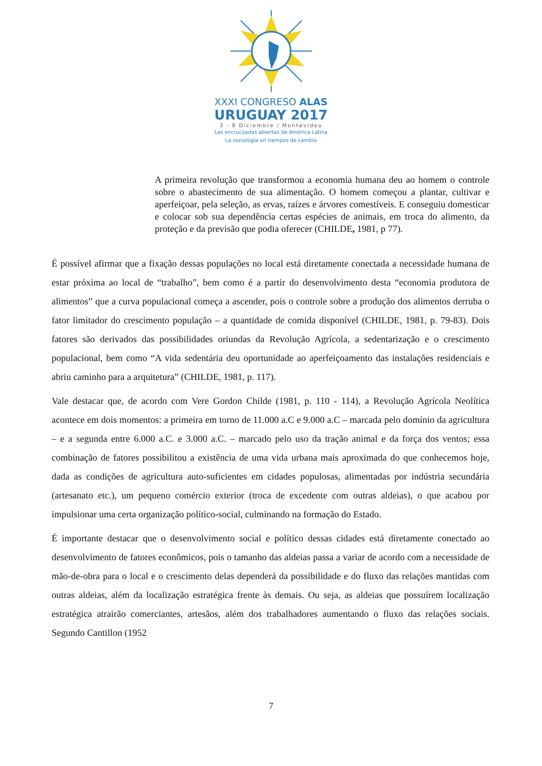XXXI CONGRESO ALAS
URUGUAY 2017
3 - 8 Diciembre / Montevideo
Las encrucijadas abiertas de América Latina
La sociología en tiempos de cambio
A primeira revolução que transformou a economia humana deu ao homem o controle sobre o abastecimento de sua alimentação. O homem começou a plantar, cultivar e aperfeiçoar, pela seleção, as ervas, raízes e árvores comestíveis. E conseguiu domesticar e colocar sob sua dependência certas espécies de animais, em troca do alimento, da proteção e da previsão que podia oferecer (CHILDE, 1981, p 77).
É possível afirmar que a fixação dessas populações no local está diretamente conectada a necessidade humana de estar próxima ao local de “trabalho”, bem como é a partir do desenvolvimento desta “economia produtora de alimentos” que a curva populacional começa a ascender, pois o controle sobre a produção dos alimentos derruba o fator limitador do crescimento população – a quantidade de comida disponível (CHILDE, 1981, p. 79-83). Dois fatores são derivados das possibilidades oriundas da Revolução Agrícola, a sedentarização e o crescimento populacional, bem como “A vida sedentária deu oportunidade ao aperfeiçoamento das instalações residenciais e abriu caminho para a arquitetura” (CHILDE, 1981, p. 117).
Vale destacar que, de acordo com Vere Gordon Childe (1981, p. 110 - 114), a Revolução Agrícola Neolítica acontece em dois momentos: a primeira em torno de 11.000 a.C e 9.000 a.C – marcada pelo domínio da agricultura – e a segunda entre 6.000 a.C. e 3.000 a.C. – marcado pelo uso da tração animal e da força dos ventos; essa combinação de fatores possibilitou a existência de uma vida urbana mais aproximada do que conhecemos hoje, dada as condições de agricultura auto-suficientes em cidades populosas, alimentadas por indústria secundária (artesanato etc.), um pequeno comércio exterior (troca de excedente com outras aldeias), o que acabou por impulsionar uma certa organização político-social, culminando na formação do Estado.
É importante destacar que o desenvolvimento social e político dessas cidades está diretamente conectado ao desenvolvimento de fatores econômicos, pois o tamanho das aldeias passa a variar de acordo com a necessidade de mão-de-obra para o local e o crescimento delas dependerá da possibilidade e do fluxo das relações mantidas com outras aldeias, além da localização estratégica frente às demais. Ou seja, as aldeias que possuírem localização estratégica atrairão comerciantes, artesãos, além dos trabalhadores aumentando o fluxo das relações sociais. Segundo Cantillon (1952
7